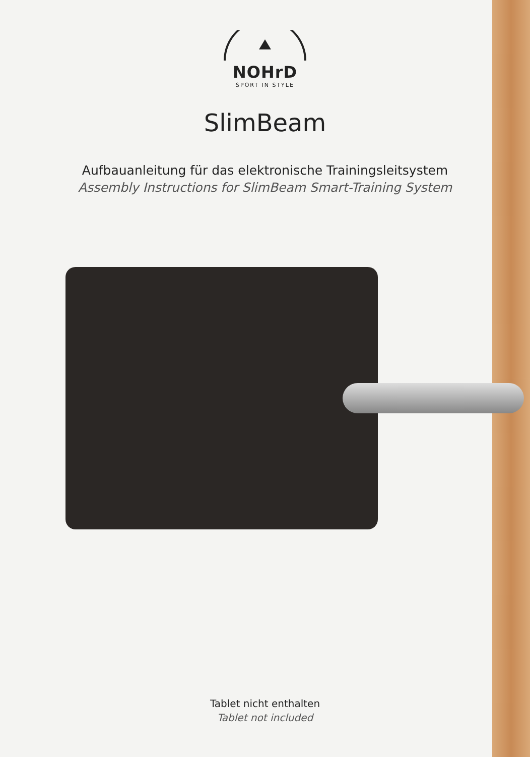NOHrD
SPORT IN STYLE
SlimBeam
Aufbauanleitung für das elektronische Trainingsleitsystem
Assembly Instructions for SlimBeam Smart-Training System
Tablet nicht enthalten
Tablet not included